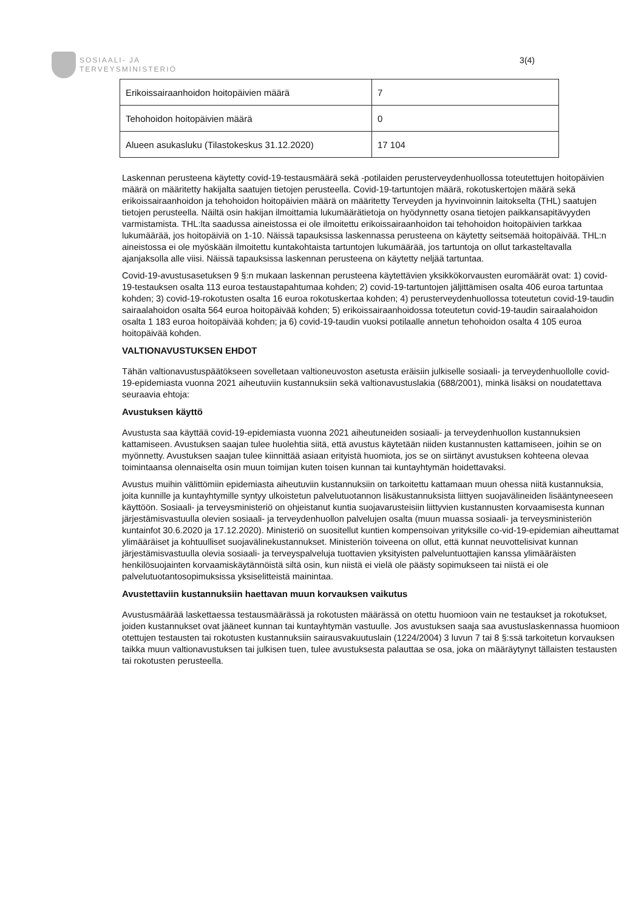SOSIAALI- JA
TERVEYSMINISTERIÖ
3(4)
| Erikoissairaanhoidon hoitopäivien määrä | 7 |
| Tehohoidon hoitopäivien määrä | 0 |
| Alueen asukasluku (Tilastokeskus 31.12.2020) | 17 104 |
Laskennan perusteena käytetty covid-19-testausmäärä sekä -potilaiden perusterveydenhuollossa toteutettujen hoitopäivien määrä on määritetty hakijalta saatujen tietojen perusteella. Covid-19-tartuntojen määrä, rokotuskertojen määrä sekä erikoissairaanhoidon ja tehohoidon hoitopäivien määrä on määritetty Terveyden ja hyvinvoinnin laitokselta (THL) saatujen tietojen perusteella. Näiltä osin hakijan ilmoittamia lukumäärätietoja on hyödynnetty osana tietojen paikkansapitävyyden varmistamista. THL:lta saadussa aineistossa ei ole ilmoitettu erikoissairaanhoidon tai tehohoidon hoitopäivien tarkkaa lukumäärää, jos hoitopäiviä on 1-10. Näissä tapauksissa laskennassa perusteena on käytetty seitsemää hoitopäivää. THL:n aineistossa ei ole myöskään ilmoitettu kuntakohtaista tartuntojen lukumäärää, jos tartuntoja on ollut tarkasteltavalla ajanjaksolla alle viisi. Näissä tapauksissa laskennan perusteena on käytetty neljää tartuntaa.
Covid-19-avustusasetuksen 9 §:n mukaan laskennan perusteena käytettävien yksikkökorvausten euromäärät ovat: 1) covid-19-testauksen osalta 113 euroa testaustapahtumaa kohden; 2) covid-19-tartuntojen jäljittämisen osalta 406 euroa tartuntaa kohden; 3) covid-19-rokotusten osalta 16 euroa rokotuskertaa kohden; 4) perusterveydenhuollossa toteutetun covid-19-taudin sairaalahoidon osalta 564 euroa hoitopäivää kohden; 5) erikoissairaanhoidossa toteutetun covid-19-taudin sairaalahoidon osalta 1 183 euroa hoitopäivää kohden; ja 6) covid-19-taudin vuoksi potilaalle annetun tehohoidon osalta 4 105 euroa hoitopäivää kohden.
VALTIONAVUSTUKSEN EHDOT
Tähän valtionavustuspäätökseen sovelletaan valtioneuvoston asetusta eräisiin julkiselle sosiaali- ja terveydenhuollolle covid-19-epidemiasta vuonna 2021 aiheutuviin kustannuksiin sekä valtionavustuslakia (688/2001), minkä lisäksi on noudatettava seuraavia ehtoja:
Avustuksen käyttö
Avustusta saa käyttää covid-19-epidemiasta vuonna 2021 aiheutuneiden sosiaali- ja terveydenhuollon kustannuksien kattamiseen. Avustuksen saajan tulee huolehtia siitä, että avustus käytetään niiden kustannusten kattamiseen, joihin se on myönnetty. Avustuksen saajan tulee kiinnittää asiaan erityistä huomiota, jos se on siirtänyt avustuksen kohteena olevaa toimintaansa olennaiselta osin muun toimijan kuten toisen kunnan tai kuntayhtymän hoidettavaksi.
Avustus muihin välittömiin epidemiasta aiheutuviin kustannuksiin on tarkoitettu kattamaan muun ohessa niitä kustannuksia, joita kunnille ja kuntayhtymille syntyy ulkoistetun palvelutuotannon lisäkustannuksista liittyen suojavälineiden lisääntyneeseen käyttöön. Sosiaali- ja terveysministeriö on ohjeistanut kuntia suojavarusteisiin liittyvien kustannusten korvaamisesta kunnan järjestämisvastuulla olevien sosiaali- ja terveydenhuollon palvelujen osalta (muun muassa sosiaali- ja terveysministeriön kuntainfot 30.6.2020 ja 17.12.2020). Ministeriö on suositellut kuntien kompensoivan yrityksille co-vid-19-epidemian aiheuttamat ylimääräiset ja kohtuulliset suojavälinekustannukset. Ministeriön toiveena on ollut, että kunnat neuvottelisivat kunnan järjestämisvastuulla olevia sosiaali- ja terveyspalveluja tuottavien yksityisten palveluntuottajien kanssa ylimääräisten henkilösuojainten korvaamiskäytännöistä siltä osin, kun niistä ei vielä ole päästy sopimukseen tai niistä ei ole palvelutuotantosopimuksissa yksiselitteistä mainintaa.
Avustettaviin kustannuksiin haettavan muun korvauksen vaikutus
Avustusmäärää laskettaessa testausmäärässä ja rokotusten määrässä on otettu huomioon vain ne testaukset ja rokotukset, joiden kustannukset ovat jääneet kunnan tai kuntayhtymän vastuulle. Jos avustuksen saaja saa avustuslaskennassa huomioon otettujen testausten tai rokotusten kustannuksiin sairausvakuutuslain (1224/2004) 3 luvun 7 tai 8 §:ssä tarkoitetun korvauksen taikka muun valtionavustuksen tai julkisen tuen, tulee avustuksesta palauttaa se osa, joka on määräytynyt tällaisten testausten tai rokotusten perusteella.